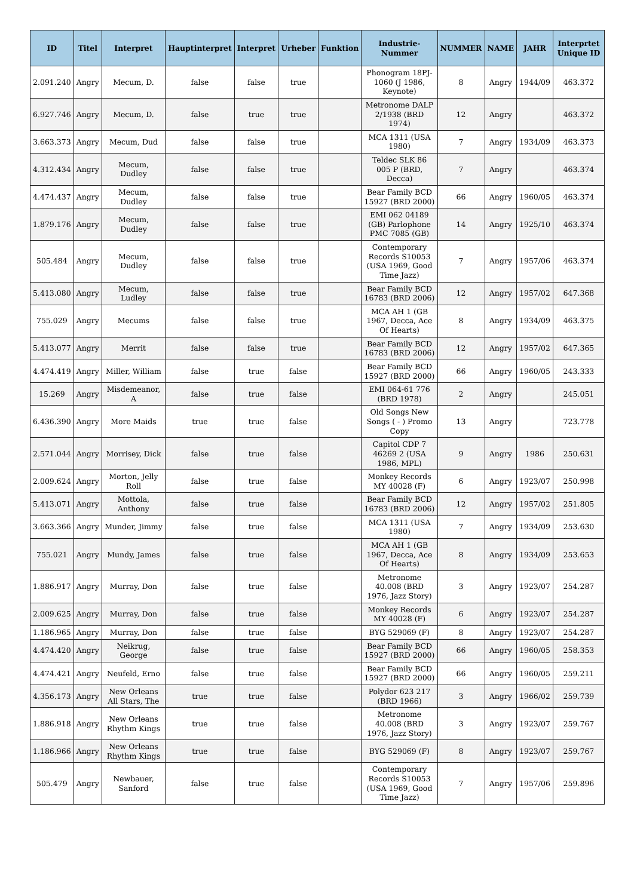| ID | Titel | Interpret | Hauptinterpret | Interpret | Urheber | Funktion | Industrie-Nummer | NUMMER | NAME | JAHR | Interprtet Unique ID |
| --- | --- | --- | --- | --- | --- | --- | --- | --- | --- | --- | --- |
| 2.091.240 | Angry | Mecum, D. | false | false | true | | Phonogram 18PJ-1060 (J 1986, Keynote) | 8 | Angry | 1944/09 | 463.372 |
| 6.927.746 | Angry | Mecum, D. | false | true | true | | Metronome DALP 2/1938 (BRD 1974) | 12 | Angry | | 463.372 |
| 3.663.373 | Angry | Mecum, Dud | false | false | true | | MCA 1311 (USA 1980) | 7 | Angry | 1934/09 | 463.373 |
| 4.312.434 | Angry | Mecum, Dudley | false | false | true | | Teldec SLK 86 005 P (BRD, Decca) | 7 | Angry | | 463.374 |
| 4.474.437 | Angry | Mecum, Dudley | false | false | true | | Bear Family BCD 15927 (BRD 2000) | 66 | Angry | 1960/05 | 463.374 |
| 1.879.176 | Angry | Mecum, Dudley | false | false | true | | EMI 062 04189 (GB) Parlophone PMC 7085 (GB) | 14 | Angry | 1925/10 | 463.374 |
| 505.484 | Angry | Mecum, Dudley | false | false | true | | Contemporary Records S10053 (USA 1969, Good Time Jazz) | 7 | Angry | 1957/06 | 463.374 |
| 5.413.080 | Angry | Mecum, Ludley | false | false | true | | Bear Family BCD 16783 (BRD 2006) | 12 | Angry | 1957/02 | 647.368 |
| 755.029 | Angry | Mecums | false | false | true | | MCA AH 1 (GB 1967, Decca, Ace Of Hearts) | 8 | Angry | 1934/09 | 463.375 |
| 5.413.077 | Angry | Merrit | false | false | true | | Bear Family BCD 16783 (BRD 2006) | 12 | Angry | 1957/02 | 647.365 |
| 4.474.419 | Angry | Miller, William | false | true | false | | Bear Family BCD 15927 (BRD 2000) | 66 | Angry | 1960/05 | 243.333 |
| 15.269 | Angry | Misdemeanor, A | false | true | false | | EMI 064-61 776 (BRD 1978) | 2 | Angry | | 245.051 |
| 6.436.390 | Angry | More Maids | true | true | false | | Old Songs New Songs ( - ) Promo Copy | 13 | Angry | | 723.778 |
| 2.571.044 | Angry | Morrisey, Dick | false | true | false | | Capitol CDP 7 46269 2 (USA 1986, MPL) | 9 | Angry | 1986 | 250.631 |
| 2.009.624 | Angry | Morton, Jelly Roll | false | true | false | | Monkey Records MY 40028 (F) | 6 | Angry | 1923/07 | 250.998 |
| 5.413.071 | Angry | Mottola, Anthony | false | true | false | | Bear Family BCD 16783 (BRD 2006) | 12 | Angry | 1957/02 | 251.805 |
| 3.663.366 | Angry | Munder, Jimmy | false | true | false | | MCA 1311 (USA 1980) | 7 | Angry | 1934/09 | 253.630 |
| 755.021 | Angry | Mundy, James | false | true | false | | MCA AH 1 (GB 1967, Decca, Ace Of Hearts) | 8 | Angry | 1934/09 | 253.653 |
| 1.886.917 | Angry | Murray, Don | false | true | false | | Metronome 40.008 (BRD 1976, Jazz Story) | 3 | Angry | 1923/07 | 254.287 |
| 2.009.625 | Angry | Murray, Don | false | true | false | | Monkey Records MY 40028 (F) | 6 | Angry | 1923/07 | 254.287 |
| 1.186.965 | Angry | Murray, Don | false | true | false | | BYG 529069 (F) | 8 | Angry | 1923/07 | 254.287 |
| 4.474.420 | Angry | Neikrug, George | false | true | false | | Bear Family BCD 15927 (BRD 2000) | 66 | Angry | 1960/05 | 258.353 |
| 4.474.421 | Angry | Neufeld, Erno | false | true | false | | Bear Family BCD 15927 (BRD 2000) | 66 | Angry | 1960/05 | 259.211 |
| 4.356.173 | Angry | New Orleans All Stars, The | true | true | false | | Polydor 623 217 (BRD 1966) | 3 | Angry | 1966/02 | 259.739 |
| 1.886.918 | Angry | New Orleans Rhythm Kings | true | true | false | | Metronome 40.008 (BRD 1976, Jazz Story) | 3 | Angry | 1923/07 | 259.767 |
| 1.186.966 | Angry | New Orleans Rhythm Kings | true | true | false | | BYG 529069 (F) | 8 | Angry | 1923/07 | 259.767 |
| 505.479 | Angry | Newbauer, Sanford | false | true | false | | Contemporary Records S10053 (USA 1969, Good Time Jazz) | 7 | Angry | 1957/06 | 259.896 |